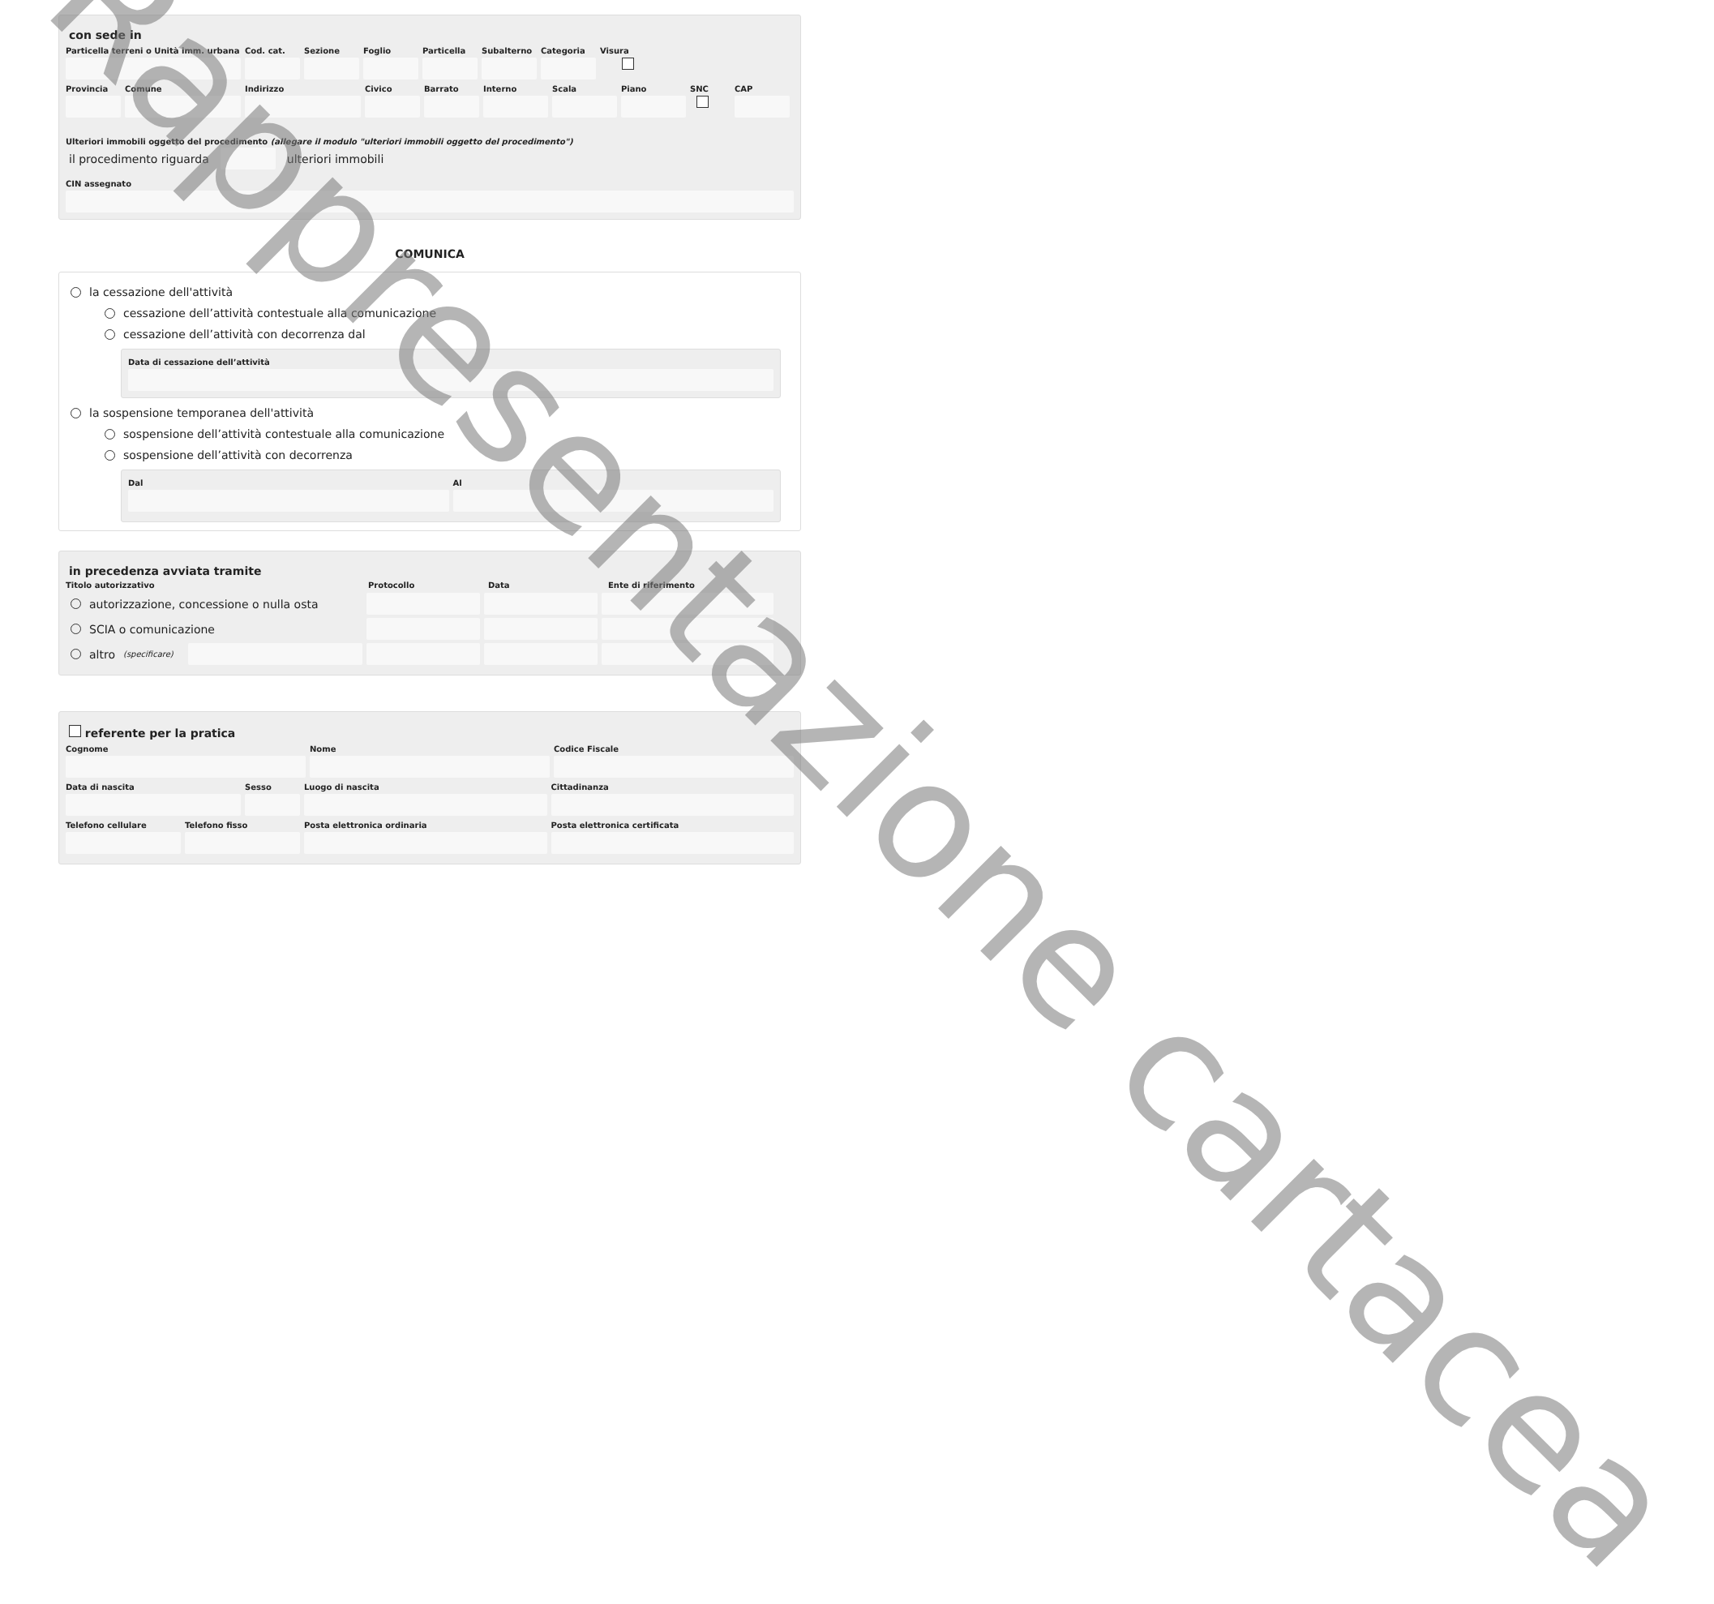con sede in
Particella terreni o Unità imm. urbana
Cod. cat.
Sezione Foglio Particella
Subalterno
Categoria
Visura
Provincia
Comune Indirizzo Civico Barrato Interno Scala Piano SNC CAP
Ulteriori immobili oggetto del procedimento (allegare il modulo "ulteriori immobili oggetto del procedimento")
il procedimento riguarda
ulteriori immobili
CIN assegnato
COMUNICA
la cessazione dell'attività
cessazione dell’attività contestuale alla comunicazione
cessazione dell’attività con decorrenza dal
Data di cessazione dell’attività
la sospensione temporanea dell'attività
sospensione dell’attività contestuale alla comunicazione
sospensione dell’attività con decorrenza
Dal Al
in precedenza avviata tramite
Titolo autorizzativo Protocollo Data Ente di riferimento
autorizzazione, concessione o nulla osta
SCIA o comunicazione
altro (specificare)
referente per la pratica
Cognome Nome Codice Fiscale
Data di nascita Sesso Luogo di nascita Cittadinanza
Telefono cellulare
Telefono fisso Posta elettronica ordinaria Posta elettronica certificata
Rappresentazione cartacea